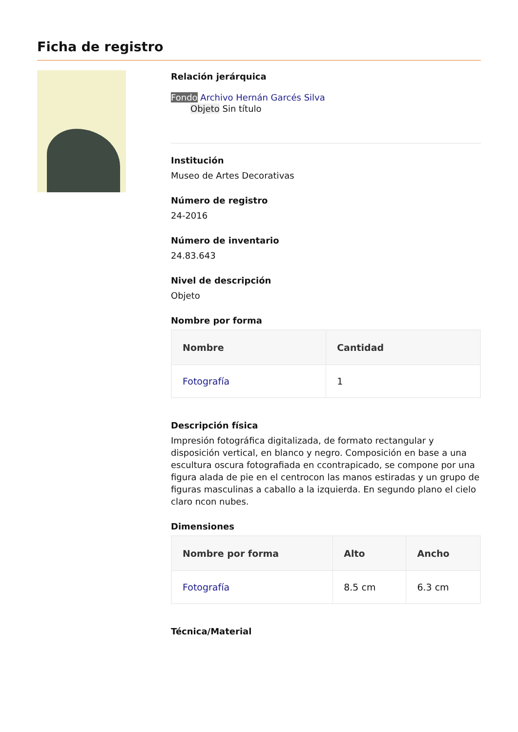Ficha de registro
Relación jerárquica
Fondo Archivo Hernán Garcés Silva
Objeto Sin título
Institución
Museo de Artes Decorativas
Número de registro
24-2016
Número de inventario
24.83.643
Nivel de descripción
Objeto
Nombre por forma
| Nombre | Cantidad |
| --- | --- |
| Fotografía | 1 |
Descripción física
Impresión fotográfica digitalizada, de formato rectangular y disposición vertical, en blanco y negro. Composición en base a una escultura oscura fotografiada en ccontrapicado, se compone por una figura alada de pie en el centrocon las manos estiradas y un grupo de figuras masculinas a caballo a la izquierda. En segundo plano el cielo claro ncon nubes.
Dimensiones
| Nombre por forma | Alto | Ancho |
| --- | --- | --- |
| Fotografía | 8.5 cm | 6.3 cm |
Técnica/Material